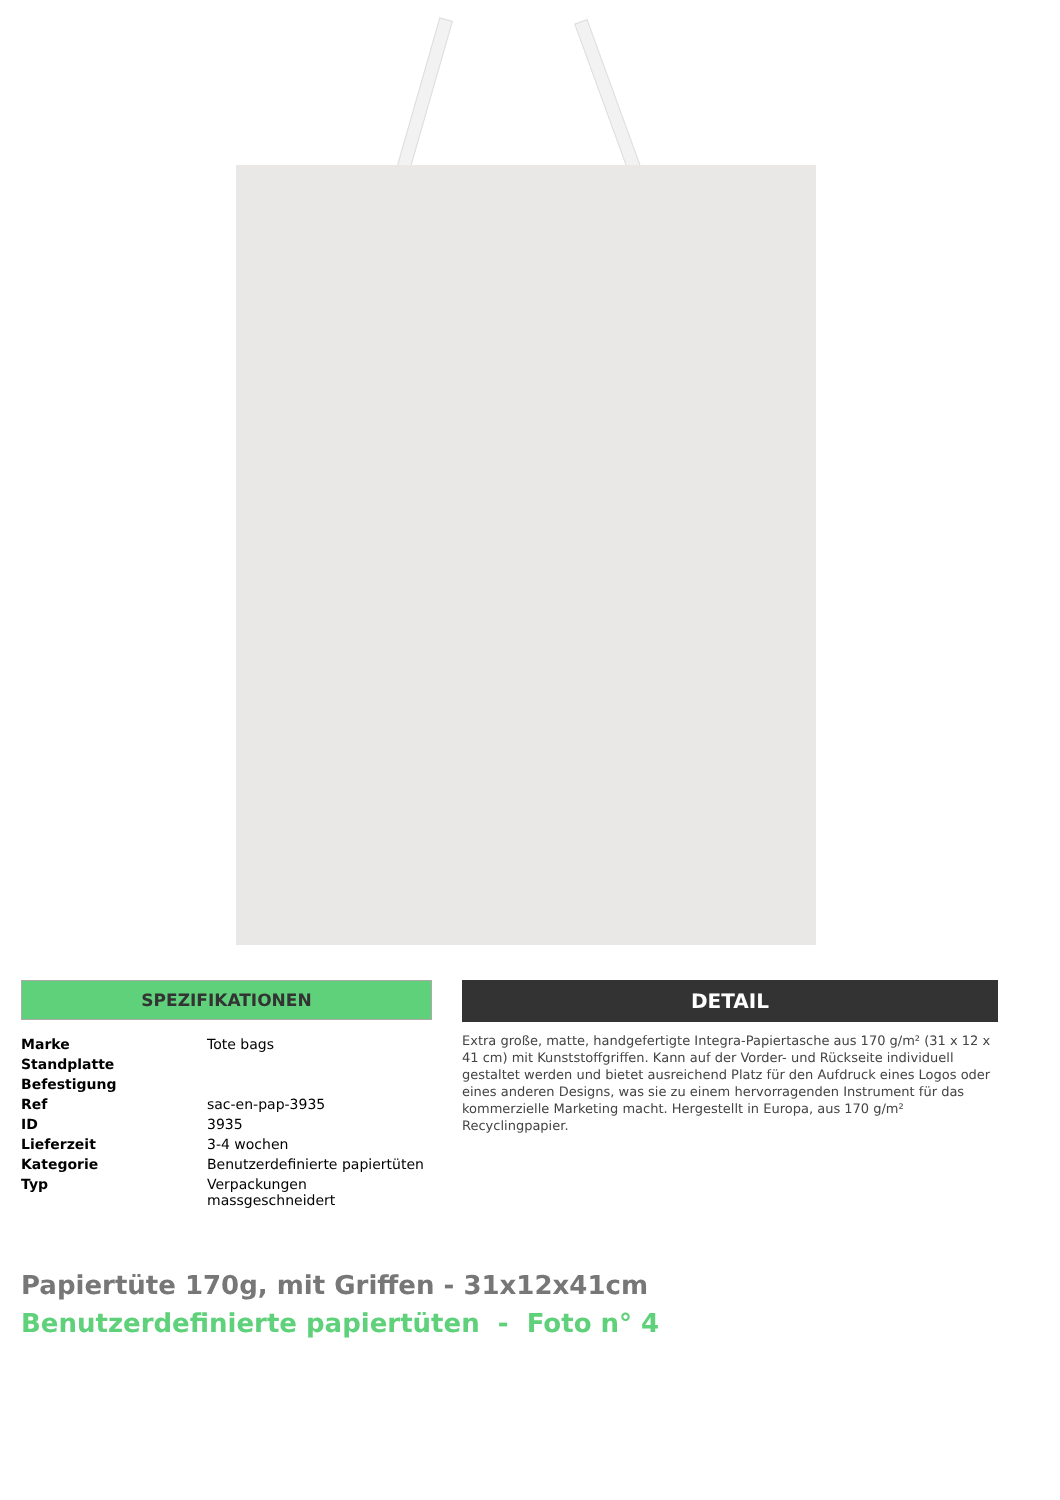SPEZIFIKATIONEN
| Marke | Tote bags |
| Standplatte | |
| Befestigung | |
| Ref | sac-en-pap-3935 |
| ID | 3935 |
| Lieferzeit | 3-4 wochen |
| Kategorie | Benutzerdefinierte papiertüten |
| Typ | Verpackungen massgeschneidert |
DETAIL
Extra große, matte, handgefertigte Integra-Papiertasche aus 170 g/m² (31 x 12 x 41 cm) mit Kunststoffgriffen. Kann auf der Vorder- und Rückseite individuell gestaltet werden und bietet ausreichend Platz für den Aufdruck eines Logos oder eines anderen Designs, was sie zu einem hervorragenden Instrument für das kommerzielle Marketing macht. Hergestellt in Europa, aus 170 g/m² Recyclingpapier.
Papiertüte 170g, mit Griffen - 31x12x41cm
Benutzerdefinierte papiertüten - Foto n° 4